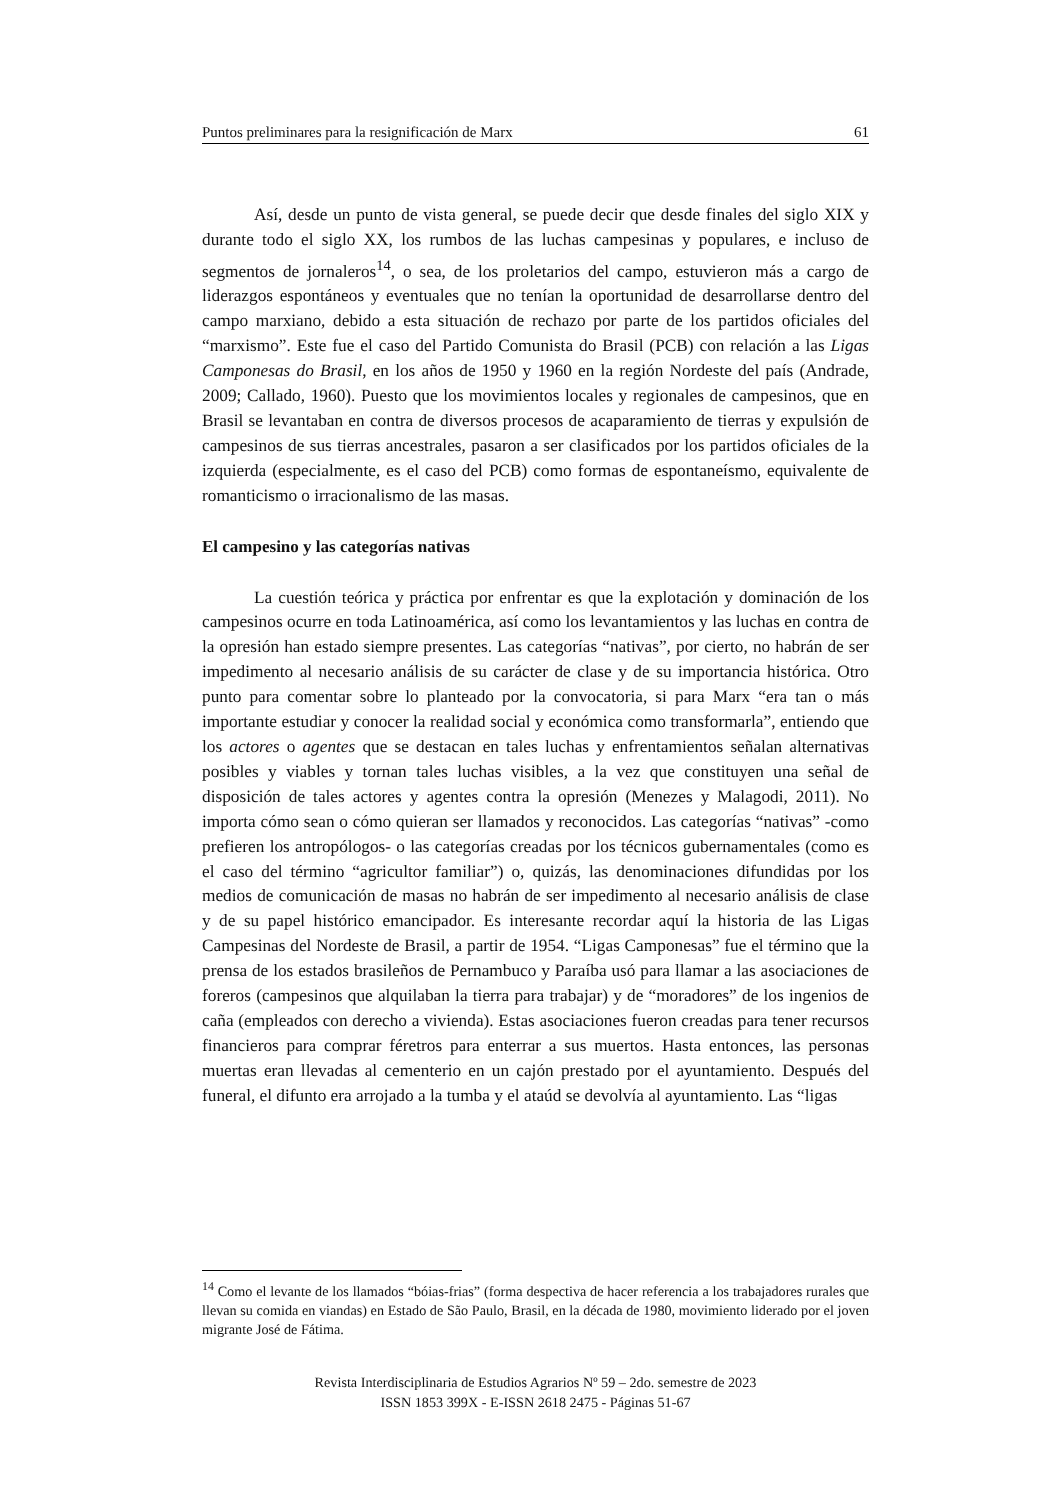Puntos preliminares para la resignificación de Marx 61
Así, desde un punto de vista general, se puede decir que desde finales del siglo XIX y durante todo el siglo XX, los rumbos de las luchas campesinas y populares, e incluso de segmentos de jornaleros<sup>14</sup>, o sea, de los proletarios del campo, estuvieron más a cargo de liderazgos espontáneos y eventuales que no tenían la oportunidad de desarrollarse dentro del campo marxiano, debido a esta situación de rechazo por parte de los partidos oficiales del “marxismo”. Este fue el caso del Partido Comunista do Brasil (PCB) con relación a las Ligas Camponesas do Brasil, en los años de 1950 y 1960 en la región Nordeste del país (Andrade, 2009; Callado, 1960). Puesto que los movimientos locales y regionales de campesinos, que en Brasil se levantaban en contra de diversos procesos de acaparamiento de tierras y expulsión de campesinos de sus tierras ancestrales, pasaron a ser clasificados por los partidos oficiales de la izquierda (especialmente, es el caso del PCB) como formas de espontaneísmo, equivalente de romanticismo o irracionalismo de las masas.
El campesino y las categorías nativas
La cuestión teórica y práctica por enfrentar es que la explotación y dominación de los campesinos ocurre en toda Latinoamérica, así como los levantamientos y las luchas en contra de la opresión han estado siempre presentes. Las categorías “nativas”, por cierto, no habrán de ser impedimento al necesario análisis de su carácter de clase y de su importancia histórica. Otro punto para comentar sobre lo planteado por la convocatoria, si para Marx “era tan o más importante estudiar y conocer la realidad social y económica como transformarla”, entiendo que los actores o agentes que se destacan en tales luchas y enfrentamientos señalan alternativas posibles y viables y tornan tales luchas visibles, a la vez que constituyen una señal de disposición de tales actores y agentes contra la opresión (Menezes y Malagodi, 2011). No importa cómo sean o cómo quieran ser llamados y reconocidos. Las categorías “nativas” -como prefieren los antropólogos- o las categorías creadas por los técnicos gubernamentales (como es el caso del término “agricultor familiar”) o, quizás, las denominaciones difundidas por los medios de comunicación de masas no habrán de ser impedimento al necesario análisis de clase y de su papel histórico emancipador. Es interesante recordar aquí la historia de las Ligas Campesinas del Nordeste de Brasil, a partir de 1954. “Ligas Camponesas” fue el término que la prensa de los estados brasileños de Pernambuco y Paraíba usó para llamar a las asociaciones de foreros (campesinos que alquilaban la tierra para trabajar) y de “moradores” de los ingenios de caña (empleados con derecho a vivienda). Estas asociaciones fueron creadas para tener recursos financieros para comprar féretros para enterrar a sus muertos. Hasta entonces, las personas muertas eran llevadas al cementerio en un cajón prestado por el ayuntamiento. Después del funeral, el difunto era arrojado a la tumba y el ataúd se devolvía al ayuntamiento. Las “ligas
<sup>14</sup> Como el levante de los llamados “bóias-frias” (forma despectiva de hacer referencia a los trabajadores rurales que llevan su comida en viandas) en Estado de São Paulo, Brasil, en la década de 1980, movimiento liderado por el joven migrante José de Fátima.
Revista Interdisciplinaria de Estudios Agrarios Nº 59 – 2do. semestre de 2023
ISSN 1853 399X - E-ISSN 2618 2475 - Páginas 51-67